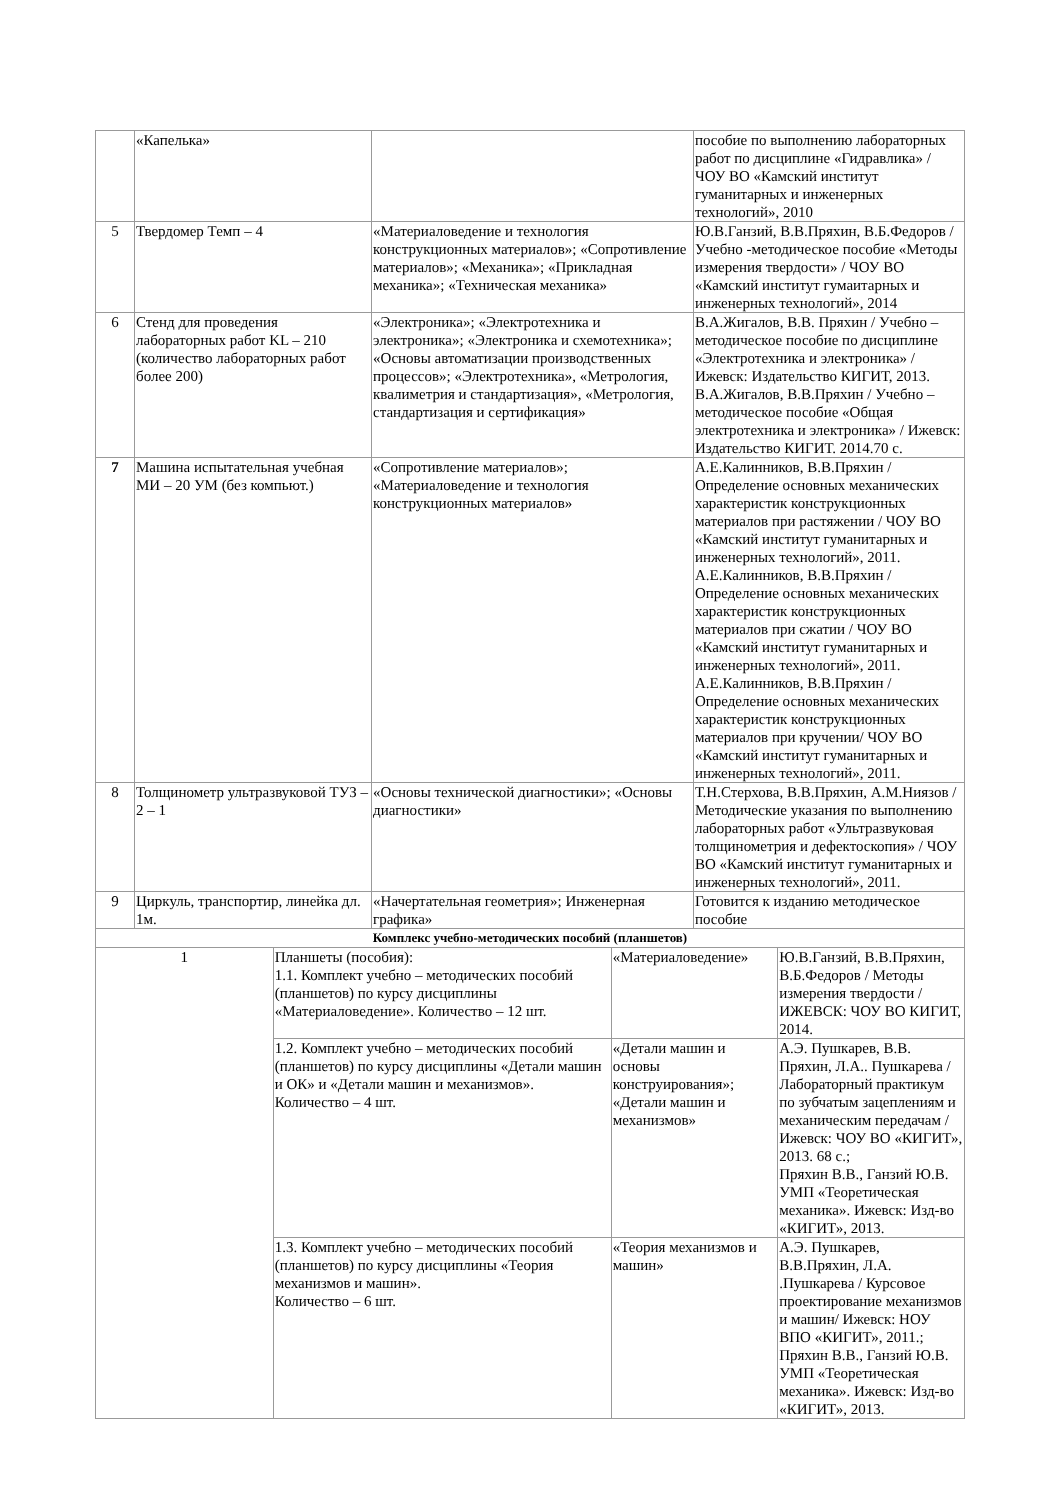| | «Капелька» | | | | пособие по выполнению лабораторных работ по дисциплине «Гидравлика» / ЧОУ ВО «Камский институт гуманитарных и инженерных технологий», 2010 | |
| 5 | Твердомер Темп – 4 | | «Материаловедение и технология конструкционных материалов»; «Сопротивление материалов»; «Механика»; «Прикладная механика»; «Техническая механика» | | Ю.В.Ганзий, В.В.Пряхин, В.Б.Федоров / Учебно -методическое пособие «Методы измерения твердости» / ЧОУ ВО «Камский институт гумаитарных и инженерных технологий», 2014 | |
| 6 | Стенд для проведения лабораторных работ KL – 210 (количество лабораторных работ более 200) | | «Электроника»; «Электротехника и электроника»; «Электроника и схемотехника»; «Основы автоматизации производственных процессов»; «Электротехника», «Метрология, квалиметрия и стандартизация», «Метрология, стандартизация и сертификация» | | В.А.Жигалов, В.В. Пряхин / Учебно – методическое пособие по дисциплине «Электротехника и электроника» / Ижевск: Издательство КИГИТ, 2013. В.А.Жигалов, В.В.Пряхин / Учебно – методическое пособие «Общая электротехника и электроника» / Ижевск: Издательство КИГИТ. 2014.70 с. | |
| 7 | Машина испытательная учебная МИ – 20 УМ (без компьют.) | | «Сопротивление материалов»; «Материаловедение и технология конструкционных материалов» | | А.Е.Калинников, В.В.Пряхин / Определение основных механических характеристик конструкционных материалов при растяжении / ЧОУ ВО «Камский институт гуманитарных и инженерных технологий», 2011. А.Е.Калинников, В.В.Пряхин / Определение основных механических характеристик конструкционных материалов при сжатии / ЧОУ ВО «Камский институт гуманитарных и инженерных технологий», 2011. А.Е.Калинников, В.В.Пряхин / Определение основных механических характеристик конструкционных материалов при кручении/ ЧОУ ВО «Камский институт гуманитарных и инженерных технологий», 2011. | |
| 8 | Толщинометр ультразвуковой ТУЗ – 2 – 1 | | «Основы технической диагностики»; «Основы диагностики» | | Т.Н.Стерхова, В.В.Пряхин, А.М.Ниязов / Методические указания по выполнению лабораторных работ «Ультразвуковая толщинометрия и дефектоскопия» / ЧОУ ВО «Камский институт гуманитарных и инженерных технологий», 2011. | |
| 9 | Циркуль, транспортир, линейка дл. 1м. | | «Начертательная геометрия»; Инженерная графика» | | Готовится к изданию методическое пособие | |
| Комплекс учебно-методических пособий (планшетов) | | | | | | |
| 1 | | Планшеты (пособия): 1.1. Комплект учебно – методических пособий (планшетов) по курсу дисциплины «Материаловедение». Количество – 12 шт. | | «Материаловедение» | | Ю.В.Ганзий, В.В.Пряхин, В.Б.Федоров / Методы измерения твердости / ИЖЕВСК: ЧОУ ВО КИГИТ, 2014. |
| | | 1.2. Комплект учебно – методических пособий (планшетов) по курсу дисциплины «Детали машин и ОК» и «Детали машин и механизмов». Количество – 4 шт. | | «Детали машин и основы конструирования»; «Детали машин и механизмов» | | А.Э. Пушкарев, В.В. Пряхин, Л.А.. Пушкарева / Лабораторный практикум по зубчатым зацеплениям и механическим передачам / Ижевск: ЧОУ ВО «КИГИТ», 2013. 68 с.; Пряхин В.В., Ганзий Ю.В. УМП «Теоретическая механика». Ижевск: Изд-во «КИГИТ», 2013. |
| | | 1.3. Комплект учебно – методических пособий (планшетов) по курсу дисциплины «Теория механизмов и машин». Количество – 6 шт. | | «Теория механизмов и машин» | | А.Э. Пушкарев, В.В.Пряхин, Л.А. .Пушкарева / Курсовое проектирование механизмов и машин/ Ижевск: НОУ ВПО «КИГИТ», 2011.; Пряхин В.В., Ганзий Ю.В. УМП «Теоретическая механика». Ижевск: Изд-во «КИГИТ», 2013. |